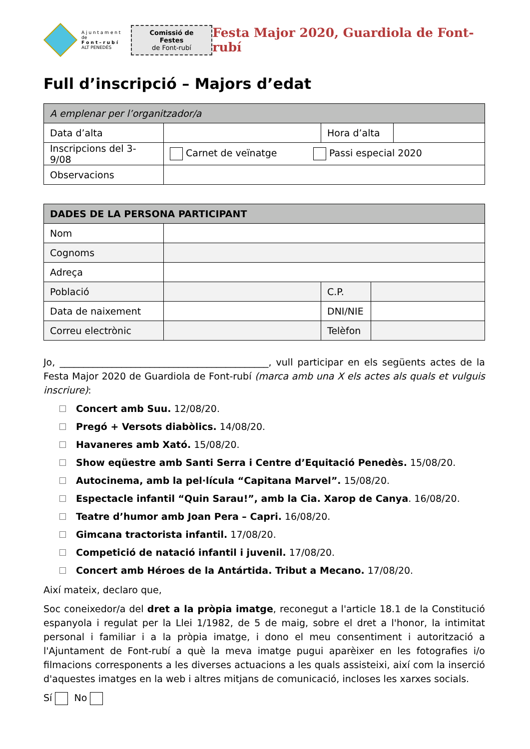A j u n t a m e n t
de
F o n t – r u b í
ALT PENEDÈS
Comissió de Festes
de Font-rubí
Festa Major 2020, Guardiola de Font-rubí
Full d’inscripció – Majors d’edat
| A emplenar per l’organitzador/a | | | |
| --- | --- | --- | --- |
| Data d’alta | | Hora d’alta | |
| Inscripcions del 3-9/08 | Carnet de veïnatge Passi especial 2020 | | |
| Observacions | | | |
| DADES DE LA PERSONA PARTICIPANT | | | |
| --- | --- | --- | --- |
| Nom | | | |
| Cognoms | | | |
| Adreça | | | |
| Població | | C.P. | |
| Data de naixement | | DNI/NIE | |
| Correu electrònic | | Telèfon | |
Jo, ____________________________________________, vull participar en els següents actes de la Festa Major 2020 de Guardiola de Font-rubí (marca amb una X els actes als quals et vulguis inscriure):
Concert amb Suu. 12/08/20.
Pregó + Versots diabòlics. 14/08/20.
Havaneres amb Xató. 15/08/20.
Show eqüestre amb Santi Serra i Centre d’Equitació Penedès. 15/08/20.
Autocinema, amb la pel·lícula “Capitana Marvel”. 15/08/20.
Espectacle infantil “Quin Sarau!”, amb la Cia. Xarop de Canya. 16/08/20.
Teatre d’humor amb Joan Pera – Capri. 16/08/20.
Gimcana tractorista infantil. 17/08/20.
Competició de natació infantil i juvenil. 17/08/20.
Concert amb Héroes de la Antártida. Tribut a Mecano. 17/08/20.
Així mateix, declaro que,
Soc coneixedor/a del dret a la pròpia imatge, reconegut a l'article 18.1 de la Constitució espanyola i regulat per la Llei 1/1982, de 5 de maig, sobre el dret a l'honor, la intimitat personal i familiar i a la pròpia imatge, i dono el meu consentiment i autorització a l'Ajuntament de Font-rubí a què la meva imatge pugui aparèixer en les fotografies i/o filmacions corresponents a les diverses actuacions a les quals assisteixi, així com la inserció d'aquestes imatges en la web i altres mitjans de comunicació, incloses les xarxes socials.
Sí No